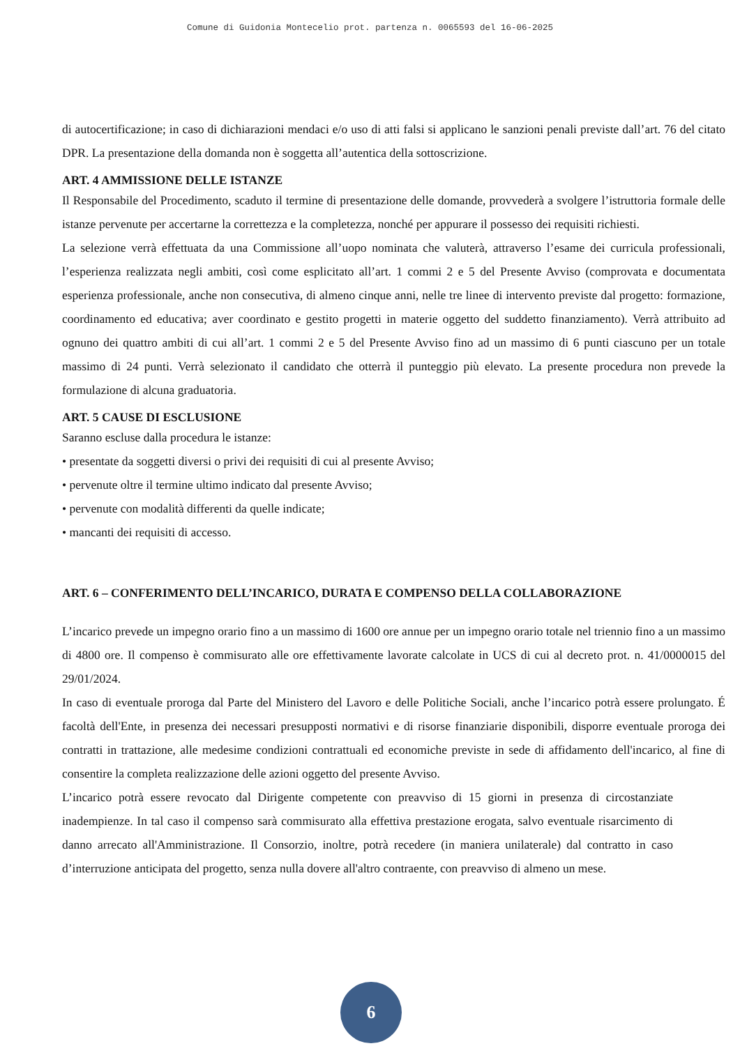Comune di Guidonia Montecelio prot. partenza n. 0065593 del 16-06-2025
di autocertificazione; in caso di dichiarazioni mendaci e/o uso di atti falsi si applicano le sanzioni penali previste dall’art. 76 del citato DPR. La presentazione della domanda non è soggetta all’autentica della sottoscrizione.
ART. 4 AMMISSIONE DELLE ISTANZE
Il Responsabile del Procedimento, scaduto il termine di presentazione delle domande, provvederà a svolgere l’istruttoria formale delle istanze pervenute per accertarne la correttezza e la completezza, nonché per appurare il possesso dei requisiti richiesti.
La selezione verrà effettuata da una Commissione all’uopo nominata che valuterà, attraverso l’esame dei curricula professionali, l’esperienza realizzata negli ambiti, così come esplicitato all’art. 1 commi 2 e 5 del Presente Avviso (comprovata e documentata esperienza professionale, anche non consecutiva, di almeno cinque anni, nelle tre linee di intervento previste dal progetto: formazione, coordinamento ed educativa; aver coordinato e gestito progetti in materie oggetto del suddetto finanziamento). Verrà attribuito ad ognuno dei quattro ambiti di cui all’art. 1 commi 2 e 5 del Presente Avviso fino ad un massimo di 6 punti ciascuno per un totale massimo di 24 punti. Verrà selezionato il candidato che otterrà il punteggio più elevato. La presente procedura non prevede la formulazione di alcuna graduatoria.
ART. 5 CAUSE DI ESCLUSIONE
Saranno escluse dalla procedura le istanze:
• presentate da soggetti diversi o privi dei requisiti di cui al presente Avviso;
• pervenute oltre il termine ultimo indicato dal presente Avviso;
• pervenute con modalità differenti da quelle indicate;
• mancanti dei requisiti di accesso.
ART. 6 – CONFERIMENTO DELL’INCARICO, DURATA E COMPENSO DELLA COLLABORAZIONE
L’incarico prevede un impegno orario fino a un massimo di 1600 ore annue per un impegno orario totale nel triennio fino a un massimo di 4800 ore. Il compenso è commisurato alle ore effettivamente lavorate calcolate in UCS di cui al decreto prot. n. 41/0000015 del 29/01/2024.
In caso di eventuale proroga dal Parte del Ministero del Lavoro e delle Politiche Sociali, anche l’incarico potrà essere prolungato. É facoltà dell'Ente, in presenza dei necessari presupposti normativi e di risorse finanziarie disponibili, disporre eventuale proroga dei contratti in trattazione, alle medesime condizioni contrattuali ed economiche previste in sede di affidamento dell'incarico, al fine di consentire la completa realizzazione delle azioni oggetto del presente Avviso.
L’incarico potrà essere revocato dal Dirigente competente con preavviso di 15 giorni in presenza di circostanziate inadempienze. In tal caso il compenso sarà commisurato alla effettiva prestazione erogata, salvo eventuale risarcimento di danno arrecato all'Amministrazione. Il Consorzio, inoltre, potrà recedere (in maniera unilaterale) dal contratto in caso d’interruzione anticipata del progetto, senza nulla dovere all'altro contraente, con preavviso di almeno un mese.
6